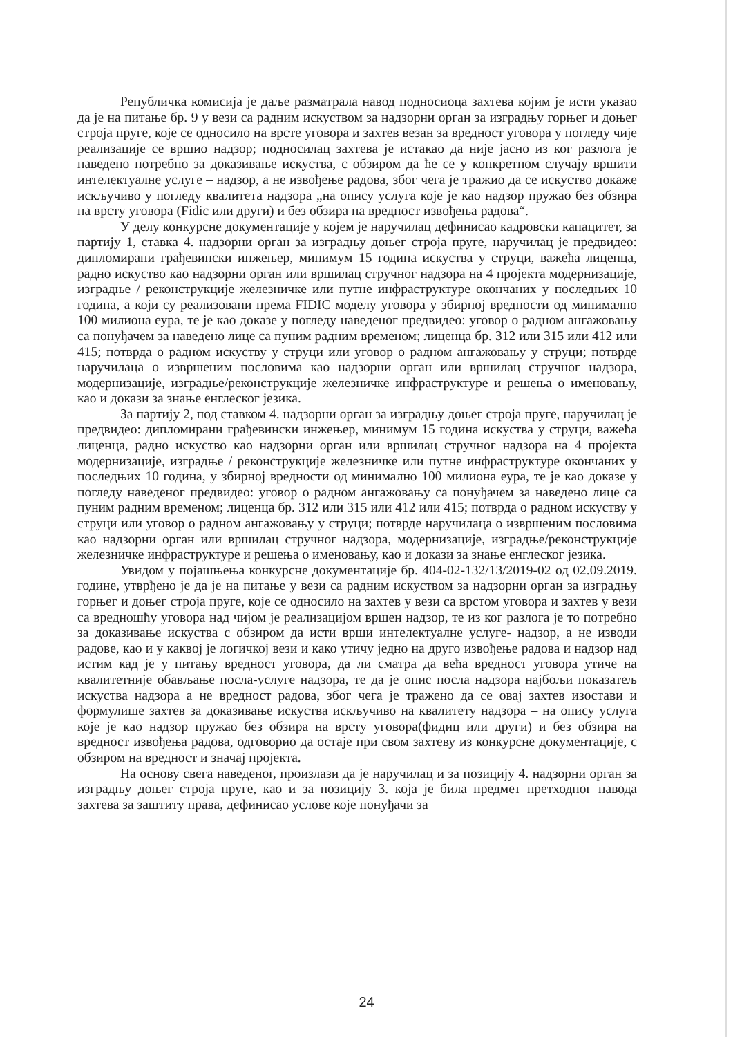Републичка комисија је даље разматрала навод подносиоца захтева којим је исти указао да је на питање бр. 9 у вези са радним искуством за надзорни орган за изградњу горњег и доњег строја пруге, које се односило на врсте уговора и захтев везан за вредност уговора у погледу чије реализације се вршио надзор; подносилац захтева је истакао да није јасно из ког разлога је наведено потребно за доказивање искуства, с обзиром да ће се у конкретном случају вршити интелектуалне услуге – надзор, а не извођење радова, због чега је тражио да се искуство докаже искључиво у погледу квалитета надзора „на опису услуга које је као надзор пружао без обзира на врсту уговора (Fidic или други) и без обзира на вредност извођења радова“.
У делу конкурсне документације у којем је наручилац дефинисао кадровски капацитет, за партију 1, ставка 4. надзорни орган за изградњу доњег строја пруге, наручилац је предвидео: дипломирани грађевински инжењер, минимум 15 година искуства у струци, важећа лиценца, радно искуство као надзорни орган или вршилац стручног надзора на 4 пројекта модернизације, изградње / реконструкције железничке или путне инфраструктуре окончаних у последњих 10 година, а који су реализовани према FIDIC моделу уговора у збирној вредности од минимално 100 милиона еура, те је као доказе у погледу наведеног предвидео: уговор о радном ангажовању са понуђачем за наведено лице са пуним радним временом; лиценца бр. 312 или 315 или 412 или 415; потврда о радном искуству у струци или уговор о радном ангажовању у струци; потврде наручилаца о извршеним пословима као надзорни орган или вршилац стручног надзора, модернизације, изградње/реконструкције железничке инфраструктуре и решења о именовању, као и докази за знање енглеског језика.
За партију 2, под ставком 4. надзорни орган за изградњу доњег строја пруге, наручилац је предвидео: дипломирани грађевински инжењер, минимум 15 година искуства у струци, важећа лиценца, радно искуство као надзорни орган или вршилац стручног надзора на 4 пројекта модернизације, изградње / реконструкције железничке или путне инфраструктуре окончаних у последњих 10 година, у збирној вредности од минимално 100 милиона еура, те је као доказе у погледу наведеног предвидео: уговор о радном ангажовању са понуђачем за наведено лице са пуним радним временом; лиценца бр. 312 или 315 или 412 или 415; потврда о радном искуству у струци или уговор о радном ангажовању у струци; потврде наручилаца о извршеним пословима као надзорни орган или вршилац стручног надзора, модернизације, изградње/реконструкције железничке инфраструктуре и решења о именовању, као и докази за знање енглеског језика.
Увидом у појашњења конкурсне документације бр. 404-02-132/13/2019-02 од 02.09.2019. године, утврђено је да је на питање у вези са радним искуством за надзорни орган за изградњу горњег и доњег строја пруге, које се односило на захтев у вези са врстом уговора и захтев у вези са вредношћу уговора над чијом је реализацијом вршен надзор, те из ког разлога је то потребно за доказивање искуства с обзиром да исти врши интелектуалне услуге- надзор, а не изводи радове, као и у каквој је логичкој вези и како утичу једно на друго извођење радова и надзор над истим кад је у питању вредност уговора, да ли сматра да већа вредност уговора утиче на квалитетније обављање посла-услуге надзора, те да је опис посла надзора најбољи показатељ искуства надзора а не вредност радова, због чега је тражено да се овај захтев изостави и формулише захтев за доказивање искуства искључиво на квалитету надзора – на опису услуга које је као надзор пружао без обзира на врсту уговора(фидиц или други) и без обзира на вредност извођења радова, одговорио да остаје при свом захтеву из конкурсне документације, с обзиром на вредност и значај пројекта.
На основу свега наведеног, произлази да је наручилац и за позицију 4. надзорни орган за изградњу доњег строја пруге, као и за позицију 3. која је била предмет претходног навода захтева за заштиту права, дефинисао услове које понуђачи за
24